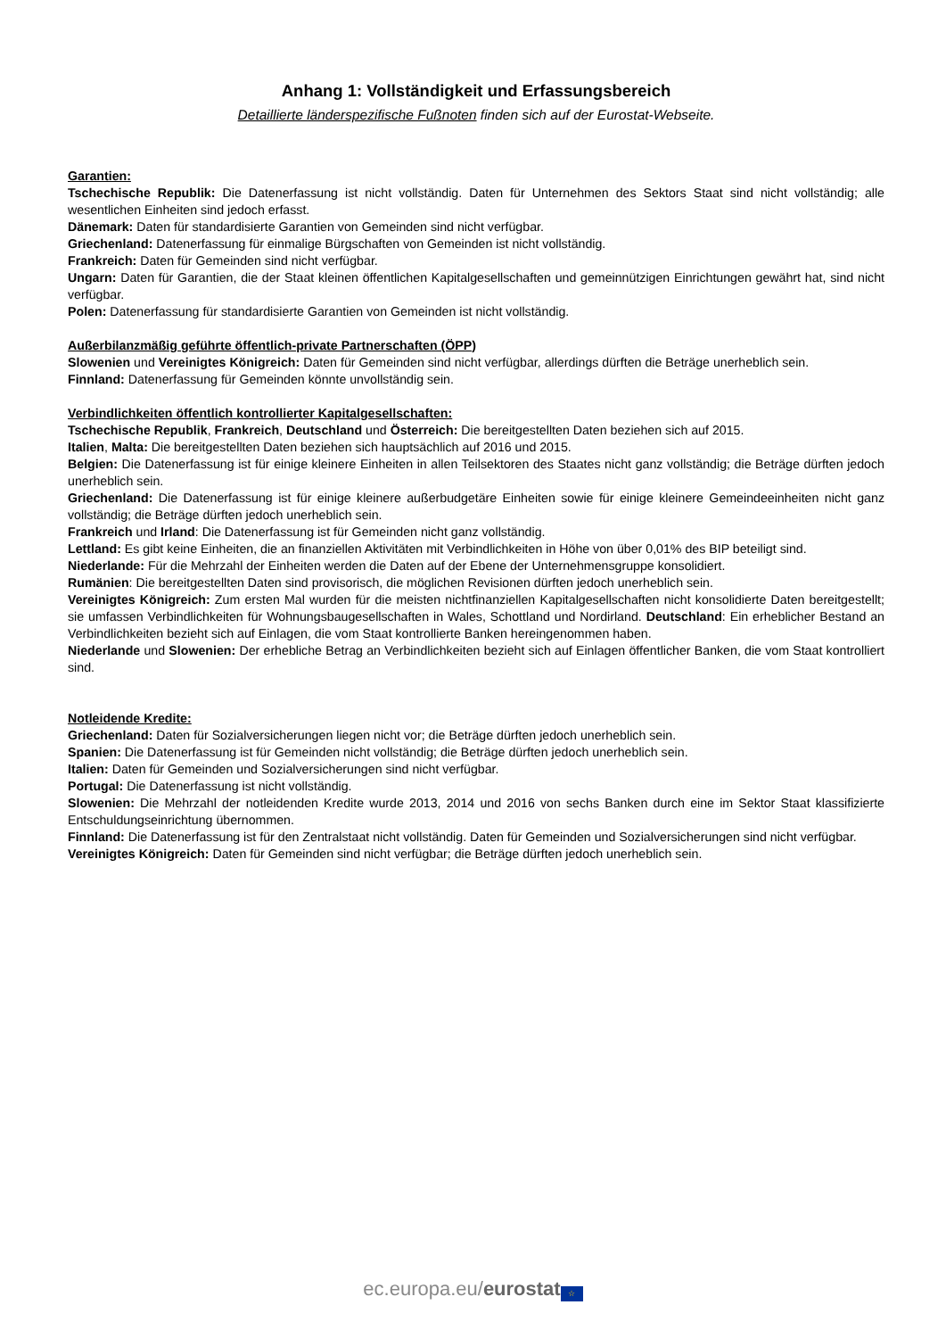Anhang 1: Vollständigkeit und Erfassungsbereich
Detaillierte länderspezifische Fußnoten finden sich auf der Eurostat-Webseite.
Garantien:
Tschechische Republik: Die Datenerfassung ist nicht vollständig. Daten für Unternehmen des Sektors Staat sind nicht vollständig; alle wesentlichen Einheiten sind jedoch erfasst.
Dänemark: Daten für standardisierte Garantien von Gemeinden sind nicht verfügbar.
Griechenland: Datenerfassung für einmalige Bürgschaften von Gemeinden ist nicht vollständig.
Frankreich: Daten für Gemeinden sind nicht verfügbar.
Ungarn: Daten für Garantien, die der Staat kleinen öffentlichen Kapitalgesellschaften und gemeinnützigen Einrichtungen gewährt hat, sind nicht verfügbar.
Polen: Datenerfassung für standardisierte Garantien von Gemeinden ist nicht vollständig.
Außerbilanzmäßig geführte öffentlich-private Partnerschaften (ÖPP)
Slowenien und Vereinigtes Königreich: Daten für Gemeinden sind nicht verfügbar, allerdings dürften die Beträge unerheblich sein.
Finnland: Datenerfassung für Gemeinden könnte unvollständig sein.
Verbindlichkeiten öffentlich kontrollierter Kapitalgesellschaften:
Tschechische Republik, Frankreich, Deutschland und Österreich: Die bereitgestellten Daten beziehen sich auf 2015.
Italien, Malta: Die bereitgestellten Daten beziehen sich hauptsächlich auf 2016 und 2015.
Belgien: Die Datenerfassung ist für einige kleinere Einheiten in allen Teilsektoren des Staates nicht ganz vollständig; die Beträge dürften jedoch unerheblich sein.
Griechenland: Die Datenerfassung ist für einige kleinere außerbudgetäre Einheiten sowie für einige kleinere Gemeindeeinheiten nicht ganz vollständig; die Beträge dürften jedoch unerheblich sein.
Frankreich und Irland: Die Datenerfassung ist für Gemeinden nicht ganz vollständig.
Lettland: Es gibt keine Einheiten, die an finanziellen Aktivitäten mit Verbindlichkeiten in Höhe von über 0,01% des BIP beteiligt sind.
Niederlande: Für die Mehrzahl der Einheiten werden die Daten auf der Ebene der Unternehmensgruppe konsolidiert.
Rumänien: Die bereitgestellten Daten sind provisorisch, die möglichen Revisionen dürften jedoch unerheblich sein.
Vereinigtes Königreich: Zum ersten Mal wurden für die meisten nichtfinanziellen Kapitalgesellschaften nicht konsolidierte Daten bereitgestellt; sie umfassen Verbindlichkeiten für Wohnungsbaugesellschaften in Wales, Schottland und Nordirland. Deutschland: Ein erheblicher Bestand an Verbindlichkeiten bezieht sich auf Einlagen, die vom Staat kontrollierte Banken hereingenommen haben.
Niederlande und Slowenien: Der erhebliche Betrag an Verbindlichkeiten bezieht sich auf Einlagen öffentlicher Banken, die vom Staat kontrolliert sind.
Notleidende Kredite:
Griechenland: Daten für Sozialversicherungen liegen nicht vor; die Beträge dürften jedoch unerheblich sein.
Spanien: Die Datenerfassung ist für Gemeinden nicht vollständig; die Beträge dürften jedoch unerheblich sein.
Italien: Daten für Gemeinden und Sozialversicherungen sind nicht verfügbar.
Portugal: Die Datenerfassung ist nicht vollständig.
Slowenien: Die Mehrzahl der notleidenden Kredite wurde 2013, 2014 und 2016 von sechs Banken durch eine im Sektor Staat klassifizierte Entschuldungseinrichtung übernommen.
Finnland: Die Datenerfassung ist für den Zentralstaat nicht vollständig. Daten für Gemeinden und Sozialversicherungen sind nicht verfügbar.
Vereinigtes Königreich: Daten für Gemeinden sind nicht verfügbar; die Beträge dürften jedoch unerheblich sein.
ec.europa.eu/eurostat ☆